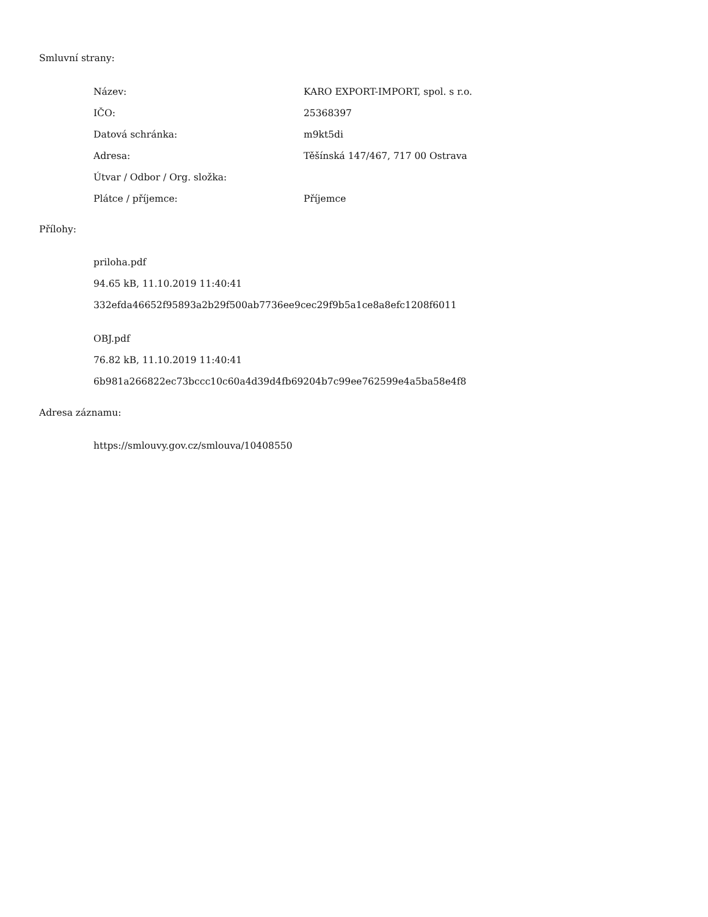Smluvní strany:
| Název: | KARO EXPORT-IMPORT, spol. s r.o. |
| IČO: | 25368397 |
| Datová schránka: | m9kt5di |
| Adresa: | Těšínská 147/467, 717 00 Ostrava |
| Útvar / Odbor / Org. složka: | |
| Plátce / příjemce: | Příjemce |
Přílohy:
priloha.pdf
94.65 kB, 11.10.2019 11:40:41
332efda46652f95893a2b29f500ab7736ee9cec29f9b5a1ce8a8efc1208f6011
OBJ.pdf
76.82 kB, 11.10.2019 11:40:41
6b981a266822ec73bccc10c60a4d39d4fb69204b7c99ee762599e4a5ba58e4f8
Adresa záznamu:
https://smlouvy.gov.cz/smlouva/10408550